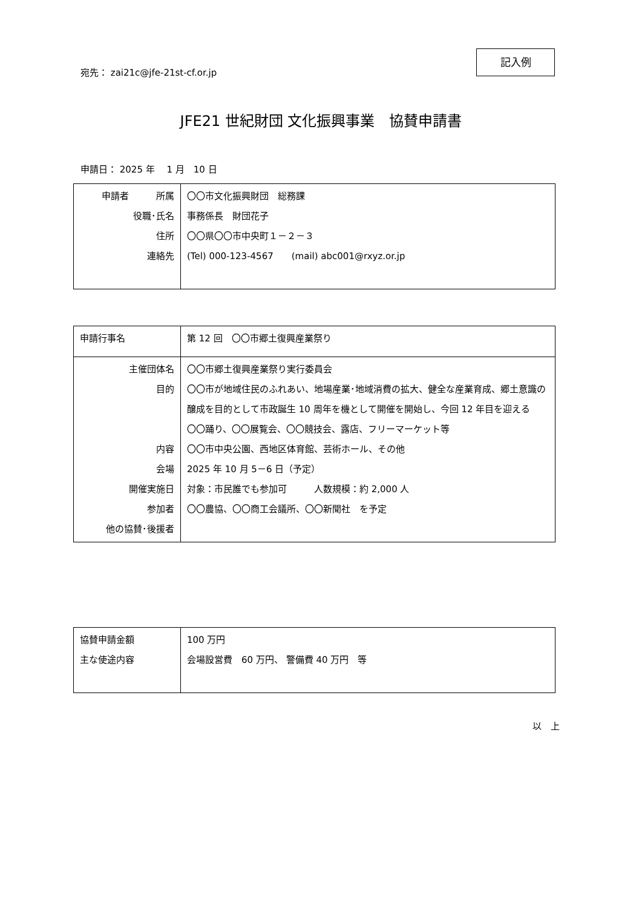記入例
宛先： zai21c@jfe-21st-cf.or.jp
JFE21 世紀財団 文化振興事業　協賛申請書
申請日： 2025 年　 1 月　10 日
| 申請者 所属 役職･氏名 住所 連絡先 | 〇〇市文化振興財団 総務課 事務係長 財団花子 〇〇県〇〇市中央町１－２－３ (Tel) 000-123-4567 (mail) abc001@rxyz.or.jp |
| 申請行事名 | 第 12 回 〇〇市郷土復興産業祭り |
| 主催団体名 目的 内容 会場 開催実施日 参加者 他の協賛･後援者 | 〇〇市郷土復興産業祭り実行委員会 〇〇市が地域住民のふれあい、地場産業･地域消費の拡大、健全な産業育成、郷土意識の醸成を目的として市政誕生 10 周年を機として開催を開始し、今回 12 年目を迎える 〇〇踊り、〇〇展覧会、〇〇競技会、露店、フリーマーケット等 〇〇市中央公園、西地区体育館、芸術ホール、その他 2025 年 10 月 5－6 日（予定） 対象：市民誰でも参加可 人数規模：約 2,000 人 〇〇農協、〇〇商工会議所、〇〇新聞社 を予定 |
| 協賛申請金額 主な使途内容 | 100 万円 会場設営費 60 万円、 警備費 40 万円 等 |
以　上